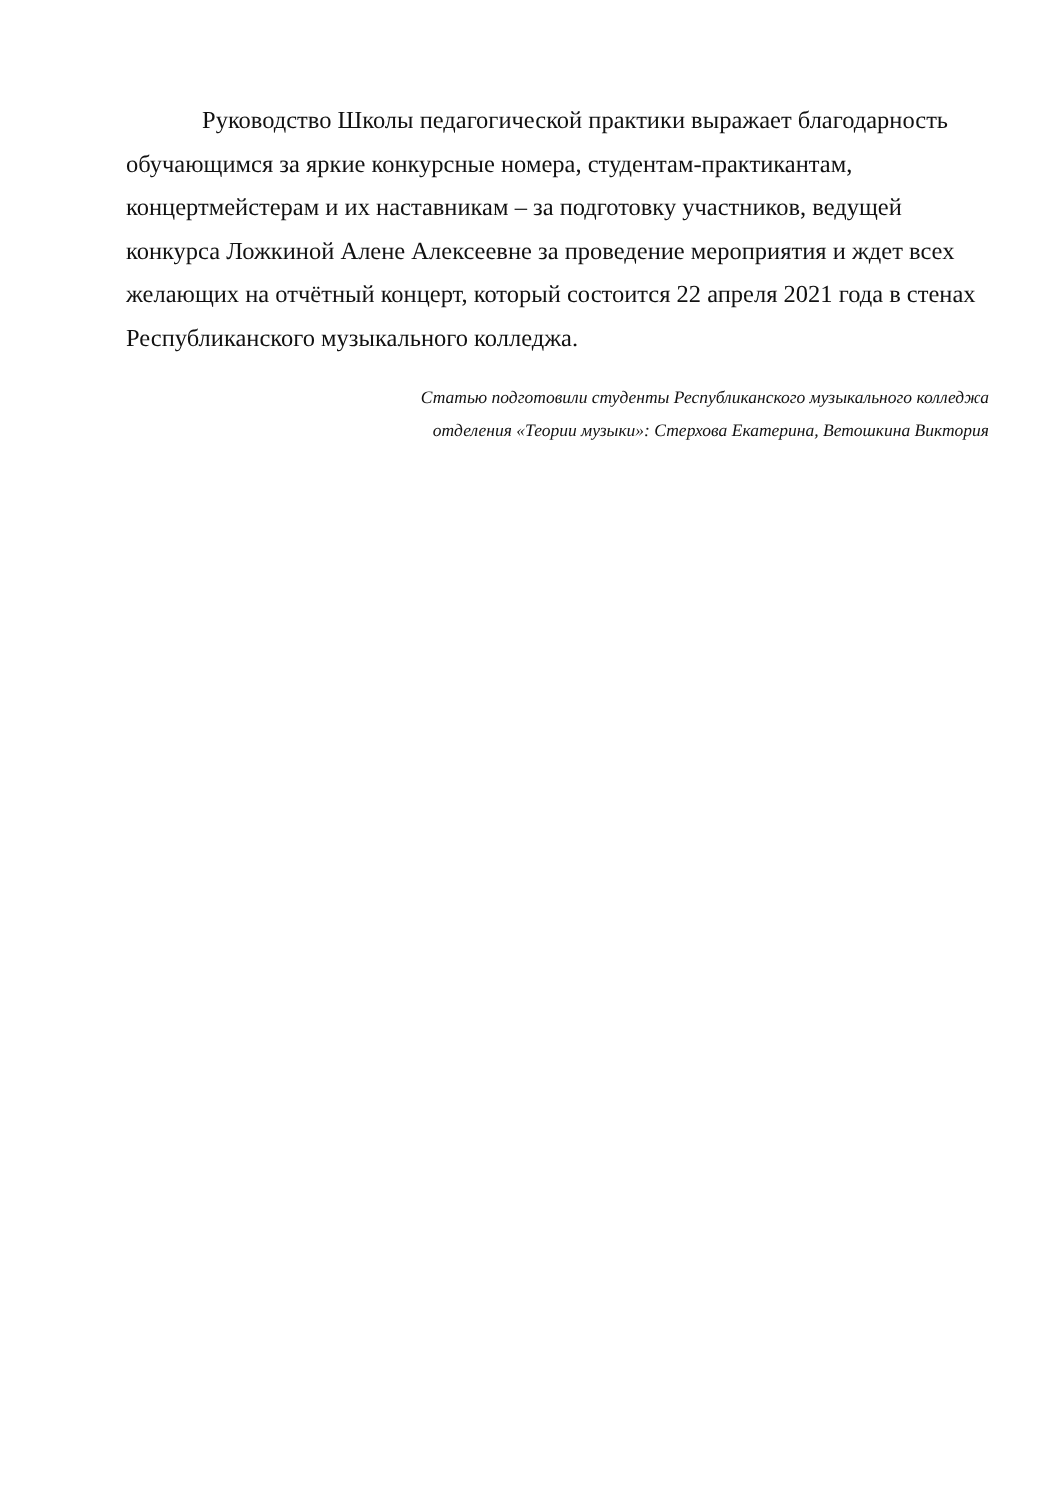Руководство Школы педагогической практики выражает благодарность обучающимся за яркие конкурсные номера, студентам-практикантам, концертмейстерам и их наставникам – за подготовку участников, ведущей конкурса Ложкиной Алене Алексеевне за проведение мероприятия и ждет всех желающих на отчётный концерт, который состоится 22 апреля 2021 года в стенах Республиканского музыкального колледжа.
Статью подготовили студенты Республиканского музыкального колледжа
отделения «Теории музыки»: Стерхова Екатерина, Ветошкина Виктория